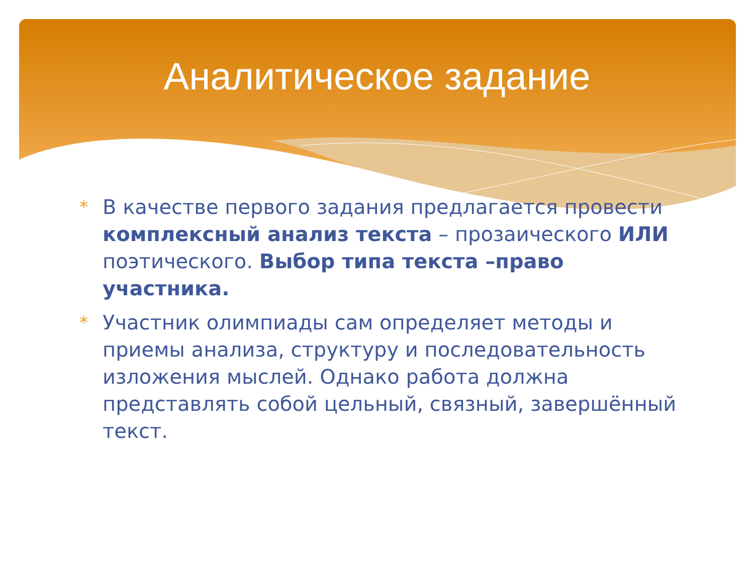Аналитическое задание
* В качестве первого задания предлагается провести комплексный анализ текста – прозаического ИЛИ поэтического. Выбор типа текста –право участника.
* Участник олимпиады сам определяет методы и приемы анализа, структуру и последовательность изложения мыслей. Однако работа должна представлять собой цельный, связный, завершённый текст.